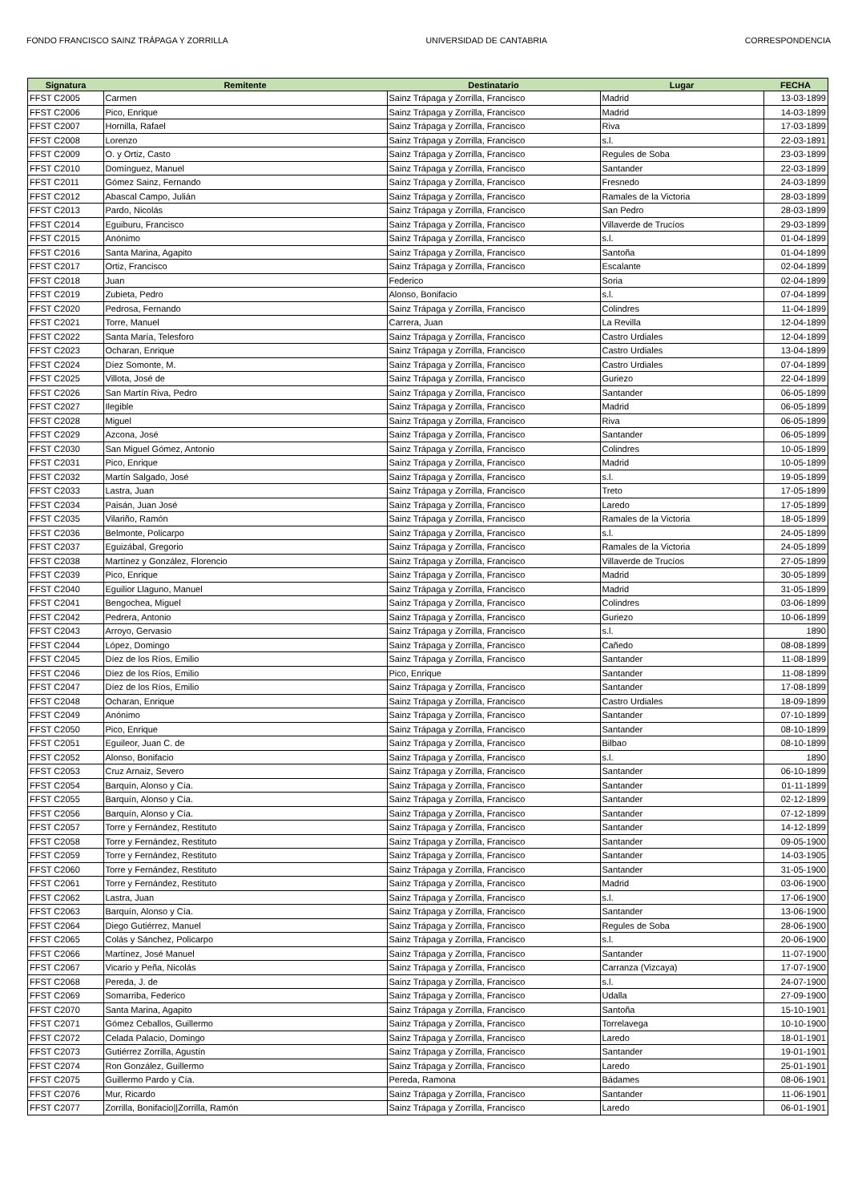FONDO FRANCISCO SAINZ TRÁPAGA Y ZORRILLA UNIVERSIDAD DE CANTABRIA CORRESPONDENCIA
| Signatura | Remitente | Destinatario | Lugar | FECHA |
| --- | --- | --- | --- | --- |
| FFST C2005 | Carmen | Sainz Trápaga y Zorrilla, Francisco | Madrid | 13-03-1899 |
| FFST C2006 | Pico, Enrique | Sainz Trápaga y Zorrilla, Francisco | Madrid | 14-03-1899 |
| FFST C2007 | Hornilla, Rafael | Sainz Trápaga y Zorrilla, Francisco | Riva | 17-03-1899 |
| FFST C2008 | Lorenzo | Sainz Trápaga y Zorrilla, Francisco | s.l. | 22-03-1891 |
| FFST C2009 | O. y Ortiz, Casto | Sainz Trápaga y Zorrilla, Francisco | Regules de Soba | 23-03-1899 |
| FFST C2010 | Domínguez, Manuel | Sainz Trápaga y Zorrilla, Francisco | Santander | 22-03-1899 |
| FFST C2011 | Gómez Sainz, Fernando | Sainz Trápaga y Zorrilla, Francisco | Fresnedo | 24-03-1899 |
| FFST C2012 | Abascal Campo, Julián | Sainz Trápaga y Zorrilla, Francisco | Ramales de la Victoria | 28-03-1899 |
| FFST C2013 | Pardo, Nicolás | Sainz Trápaga y Zorrilla, Francisco | San Pedro | 28-03-1899 |
| FFST C2014 | Eguiburu, Francisco | Sainz Trápaga y Zorrilla, Francisco | Villaverde de Trucíos | 29-03-1899 |
| FFST C2015 | Anónimo | Sainz Trápaga y Zorrilla, Francisco | s.l. | 01-04-1899 |
| FFST C2016 | Santa Marina, Agapito | Sainz Trápaga y Zorrilla, Francisco | Santoña | 01-04-1899 |
| FFST C2017 | Ortiz, Francisco | Sainz Trápaga y Zorrilla, Francisco | Escalante | 02-04-1899 |
| FFST C2018 | Juan | Federico | Soria | 02-04-1899 |
| FFST C2019 | Zubieta, Pedro | Alonso, Bonifacio | s.l. | 07-04-1899 |
| FFST C2020 | Pedrosa, Fernando | Sainz Trápaga y Zorrilla, Francisco | Colindres | 11-04-1899 |
| FFST C2021 | Torre, Manuel | Carrera, Juan | La Revilla | 12-04-1899 |
| FFST C2022 | Santa María, Telesforo | Sainz Trápaga y Zorrilla, Francisco | Castro Urdiales | 12-04-1899 |
| FFST C2023 | Ocharan, Enrique | Sainz Trápaga y Zorrilla, Francisco | Castro Urdiales | 13-04-1899 |
| FFST C2024 | Díez Somonte, M. | Sainz Trápaga y Zorrilla, Francisco | Castro Urdiales | 07-04-1899 |
| FFST C2025 | Villota, José de | Sainz Trápaga y Zorrilla, Francisco | Guriezo | 22-04-1899 |
| FFST C2026 | San Martín Riva, Pedro | Sainz Trápaga y Zorrilla, Francisco | Santander | 06-05-1899 |
| FFST C2027 | Ilegible | Sainz Trápaga y Zorrilla, Francisco | Madrid | 06-05-1899 |
| FFST C2028 | Miguel | Sainz Trápaga y Zorrilla, Francisco | Riva | 06-05-1899 |
| FFST C2029 | Azcona, José | Sainz Trápaga y Zorrilla, Francisco | Santander | 06-05-1899 |
| FFST C2030 | San Miguel Gómez, Antonio | Sainz Trápaga y Zorrilla, Francisco | Colindres | 10-05-1899 |
| FFST C2031 | Pico, Enrique | Sainz Trápaga y Zorrilla, Francisco | Madrid | 10-05-1899 |
| FFST C2032 | Martín Salgado, José | Sainz Trápaga y Zorrilla, Francisco | s.l. | 19-05-1899 |
| FFST C2033 | Lastra, Juan | Sainz Trápaga y Zorrilla, Francisco | Treto | 17-05-1899 |
| FFST C2034 | Paisán, Juan José | Sainz Trápaga y Zorrilla, Francisco | Laredo | 17-05-1899 |
| FFST C2035 | Vilariño, Ramón | Sainz Trápaga y Zorrilla, Francisco | Ramales de la Victoria | 18-05-1899 |
| FFST C2036 | Belmonte, Policarpo | Sainz Trápaga y Zorrilla, Francisco | s.l. | 24-05-1899 |
| FFST C2037 | Eguizábal, Gregorio | Sainz Trápaga y Zorrilla, Francisco | Ramales de la Victoria | 24-05-1899 |
| FFST C2038 | Martínez y González, Florencio | Sainz Trápaga y Zorrilla, Francisco | Villaverde de Trucíos | 27-05-1899 |
| FFST C2039 | Pico, Enrique | Sainz Trápaga y Zorrilla, Francisco | Madrid | 30-05-1899 |
| FFST C2040 | Eguilior Llaguno, Manuel | Sainz Trápaga y Zorrilla, Francisco | Madrid | 31-05-1899 |
| FFST C2041 | Bengochea, Miguel | Sainz Trápaga y Zorrilla, Francisco | Colindres | 03-06-1899 |
| FFST C2042 | Pedrera, Antonio | Sainz Trápaga y Zorrilla, Francisco | Guriezo | 10-06-1899 |
| FFST C2043 | Arroyo, Gervasio | Sainz Trápaga y Zorrilla, Francisco | s.l. | 1890 |
| FFST C2044 | López, Domingo | Sainz Trápaga y Zorrilla, Francisco | Cañedo | 08-08-1899 |
| FFST C2045 | Díez de los Ríos, Emilio | Sainz Trápaga y Zorrilla, Francisco | Santander | 11-08-1899 |
| FFST C2046 | Díez de los Ríos, Emilio | Pico, Enrique | Santander | 11-08-1899 |
| FFST C2047 | Díez de los Ríos, Emilio | Sainz Trápaga y Zorrilla, Francisco | Santander | 17-08-1899 |
| FFST C2048 | Ocharan, Enrique | Sainz Trápaga y Zorrilla, Francisco | Castro Urdiales | 18-09-1899 |
| FFST C2049 | Anónimo | Sainz Trápaga y Zorrilla, Francisco | Santander | 07-10-1899 |
| FFST C2050 | Pico, Enrique | Sainz Trápaga y Zorrilla, Francisco | Santander | 08-10-1899 |
| FFST C2051 | Eguileor, Juan C. de | Sainz Trápaga y Zorrilla, Francisco | Bilbao | 08-10-1899 |
| FFST C2052 | Alonso, Bonifacio | Sainz Trápaga y Zorrilla, Francisco | s.l. | 1890 |
| FFST C2053 | Cruz Arnaiz, Severo | Sainz Trápaga y Zorrilla, Francisco | Santander | 06-10-1899 |
| FFST C2054 | Barquín, Alonso y Cía. | Sainz Trápaga y Zorrilla, Francisco | Santander | 01-11-1899 |
| FFST C2055 | Barquín, Alonso y Cía. | Sainz Trápaga y Zorrilla, Francisco | Santander | 02-12-1899 |
| FFST C2056 | Barquín, Alonso y Cía. | Sainz Trápaga y Zorrilla, Francisco | Santander | 07-12-1899 |
| FFST C2057 | Torre y Fernández, Restituto | Sainz Trápaga y Zorrilla, Francisco | Santander | 14-12-1899 |
| FFST C2058 | Torre y Fernández, Restituto | Sainz Trápaga y Zorrilla, Francisco | Santander | 09-05-1900 |
| FFST C2059 | Torre y Fernández, Restituto | Sainz Trápaga y Zorrilla, Francisco | Santander | 14-03-1905 |
| FFST C2060 | Torre y Fernández, Restituto | Sainz Trápaga y Zorrilla, Francisco | Santander | 31-05-1900 |
| FFST C2061 | Torre y Fernández, Restituto | Sainz Trápaga y Zorrilla, Francisco | Madrid | 03-06-1900 |
| FFST C2062 | Lastra, Juan | Sainz Trápaga y Zorrilla, Francisco | s.l. | 17-06-1900 |
| FFST C2063 | Barquín, Alonso y Cía. | Sainz Trápaga y Zorrilla, Francisco | Santander | 13-06-1900 |
| FFST C2064 | Diego Gutiérrez, Manuel | Sainz Trápaga y Zorrilla, Francisco | Regules de Soba | 28-06-1900 |
| FFST C2065 | Colás y Sánchez, Policarpo | Sainz Trápaga y Zorrilla, Francisco | s.l. | 20-06-1900 |
| FFST C2066 | Martínez, José Manuel | Sainz Trápaga y Zorrilla, Francisco | Santander | 11-07-1900 |
| FFST C2067 | Vicario y Peña, Nicolás | Sainz Trápaga y Zorrilla, Francisco | Carranza (Vizcaya) | 17-07-1900 |
| FFST C2068 | Pereda, J. de | Sainz Trápaga y Zorrilla, Francisco | s.l. | 24-07-1900 |
| FFST C2069 | Somarriba, Federico | Sainz Trápaga y Zorrilla, Francisco | Udalla | 27-09-1900 |
| FFST C2070 | Santa Marina, Agapito | Sainz Trápaga y Zorrilla, Francisco | Santoña | 15-10-1901 |
| FFST C2071 | Gómez Ceballos, Guillermo | Sainz Trápaga y Zorrilla, Francisco | Torrelavega | 10-10-1900 |
| FFST C2072 | Celada Palacio, Domingo | Sainz Trápaga y Zorrilla, Francisco | Laredo | 18-01-1901 |
| FFST C2073 | Gutiérrez Zorrilla, Agustín | Sainz Trápaga y Zorrilla, Francisco | Santander | 19-01-1901 |
| FFST C2074 | Ron González, Guillermo | Sainz Trápaga y Zorrilla, Francisco | Laredo | 25-01-1901 |
| FFST C2075 | Guillermo Pardo y Cía. | Pereda, Ramona | Bádames | 08-06-1901 |
| FFST C2076 | Mur, Ricardo | Sainz Trápaga y Zorrilla, Francisco | Santander | 11-06-1901 |
| FFST C2077 | Zorrilla, Bonifacio//Zorrilla, Ramón | Sainz Trápaga y Zorrilla, Francisco | Laredo | 06-01-1901 |